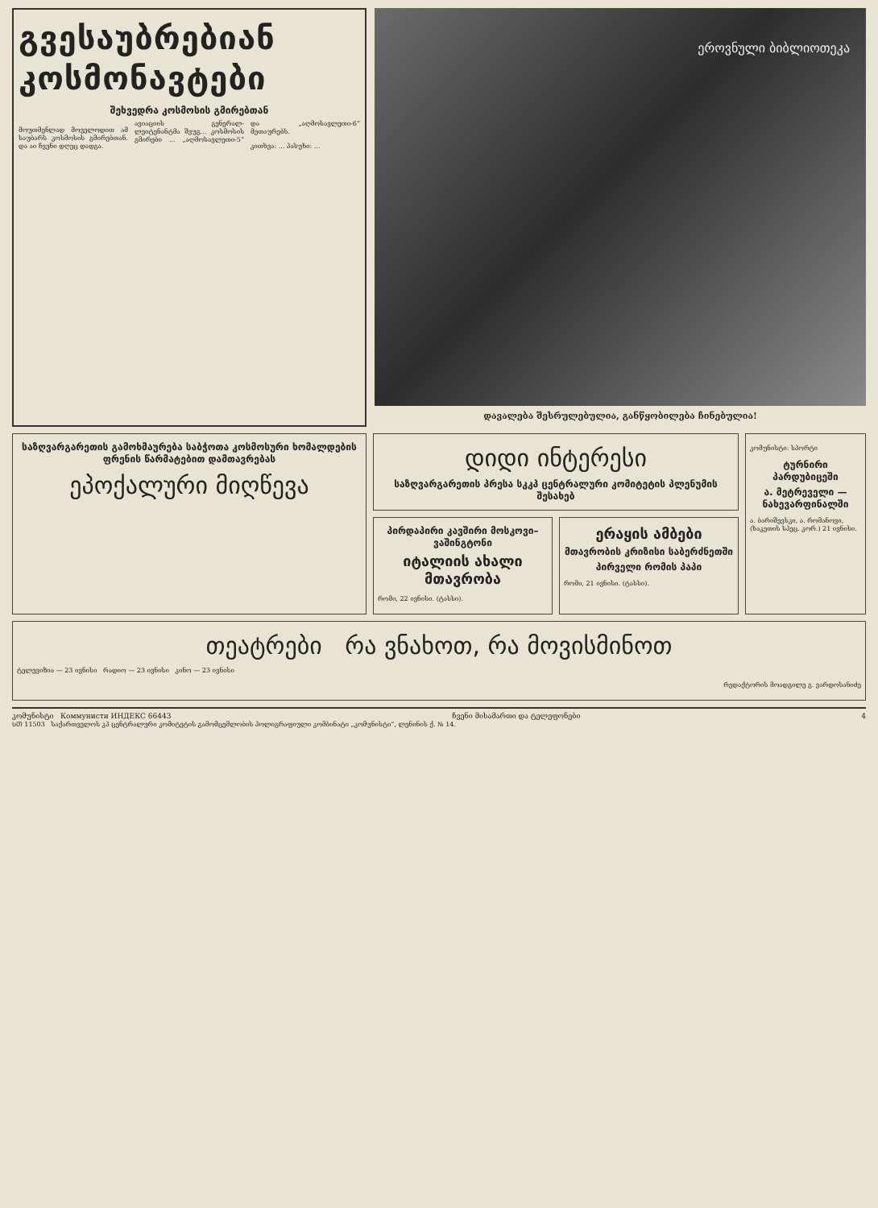გვესაუბრებიან კოსმონავტები
შეხვედრა კოსმოსის გმირებთან
მოუთმენლად მოველოდით ამ საუბარს კოსმოსის გმირებთან. და აი ჩვენი დღეც დადგა.
ავიაციის გენერალ-ლეიტენანტმა შვუგ... კოსმოსის გმირები ... „აღმოსავლეთი-5“ და „აღმოსავლეთი-6“ მეთაურებს.
კითხვა: ... პასუხი: ...
ეროვნული ბიბლიოთეკა
დავალება შესრულებულია, განწყობილება ჩინებულია!
საზღვარგარეთის გამოხმაურება საბჭოთა კოსმოსური ხომალდების ფრენის წარმატებით დამთავრებას
ეპოქალური მიღწევა
დიდი ინტერესი
საზღვარგარეთის პრესა სკკპ ცენტრალური კომიტეტის პლენუმის შესახებ
პირდაპირი კავშირი მოსკოვი–ვაშინგტონი
იტალიის ახალი მთავრობა
რომი, 22 ივნისი. (ტასსი).
ერაყის ამბები
მთავრობის კრიზისი საბერძნეთში
პირველი რომის პაპი
რომი, 21 ივნისი. (ტასსი).
კომუნისტი: სპორტი
ტურნირი პარდუბიცეში
ა. მეტრეველი — ნახევარფინალში
ა. ბარიშევსკი, ა. რომანოვი, (ხაკეთის სპეც. კორ.) 21 ივნისი.
თეატრები რა ვნახოთ, რა მოვისმინოთ
ტელევიზია — 23 ივნისი რადიო — 23 ივნისი კინო — 23 ივნისი
რედაქტორის მოადგილე გ. ვარდოსანიძე
კომუნისტი Коммунисти ИНДЕКС 66443 ჩვენი მისამართი და ტელეფონები 4
ᲡᲗ 11503 საქართველოს კპ ცენტრალური კომიტეტის გამომცემლობის პოლიგრაფიული კომბინატი „კომუნისტი“, ლენინის ქ. № 14.